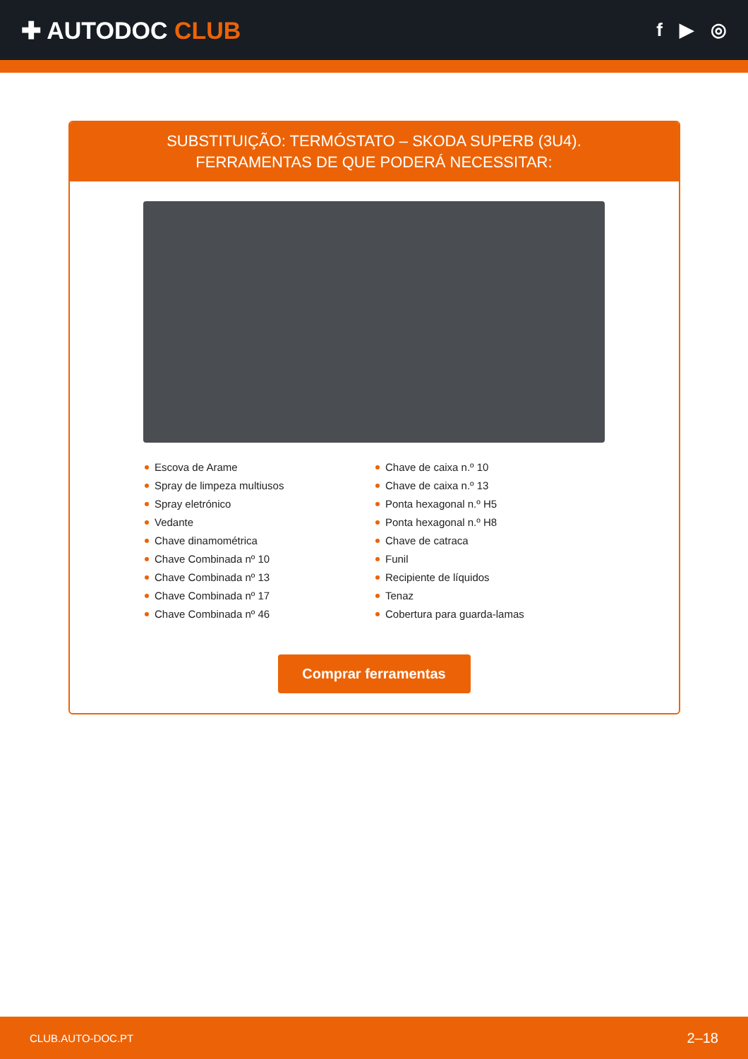✚ AUTODOC CLUB
f ▶ ◎
SUBSTITUIÇÃO: TERMÓSTATO – SKODA SUPERB (3U4).
FERRAMENTAS DE QUE PODERÁ NECESSITAR:
Escova de Arame
Spray de limpeza multiusos
Spray eletrónico
Vedante
Chave dinamométrica
Chave Combinada nº 10
Chave Combinada nº 13
Chave Combinada nº 17
Chave Combinada nº 46
Chave de caixa n.º 10
Chave de caixa n.º 13
Ponta hexagonal n.º H5
Ponta hexagonal n.º H8
Chave de catraca
Funil
Recipiente de líquidos
Tenaz
Cobertura para guarda-lamas
Comprar ferramentas
CLUB.AUTO-DOC.PT 2–18